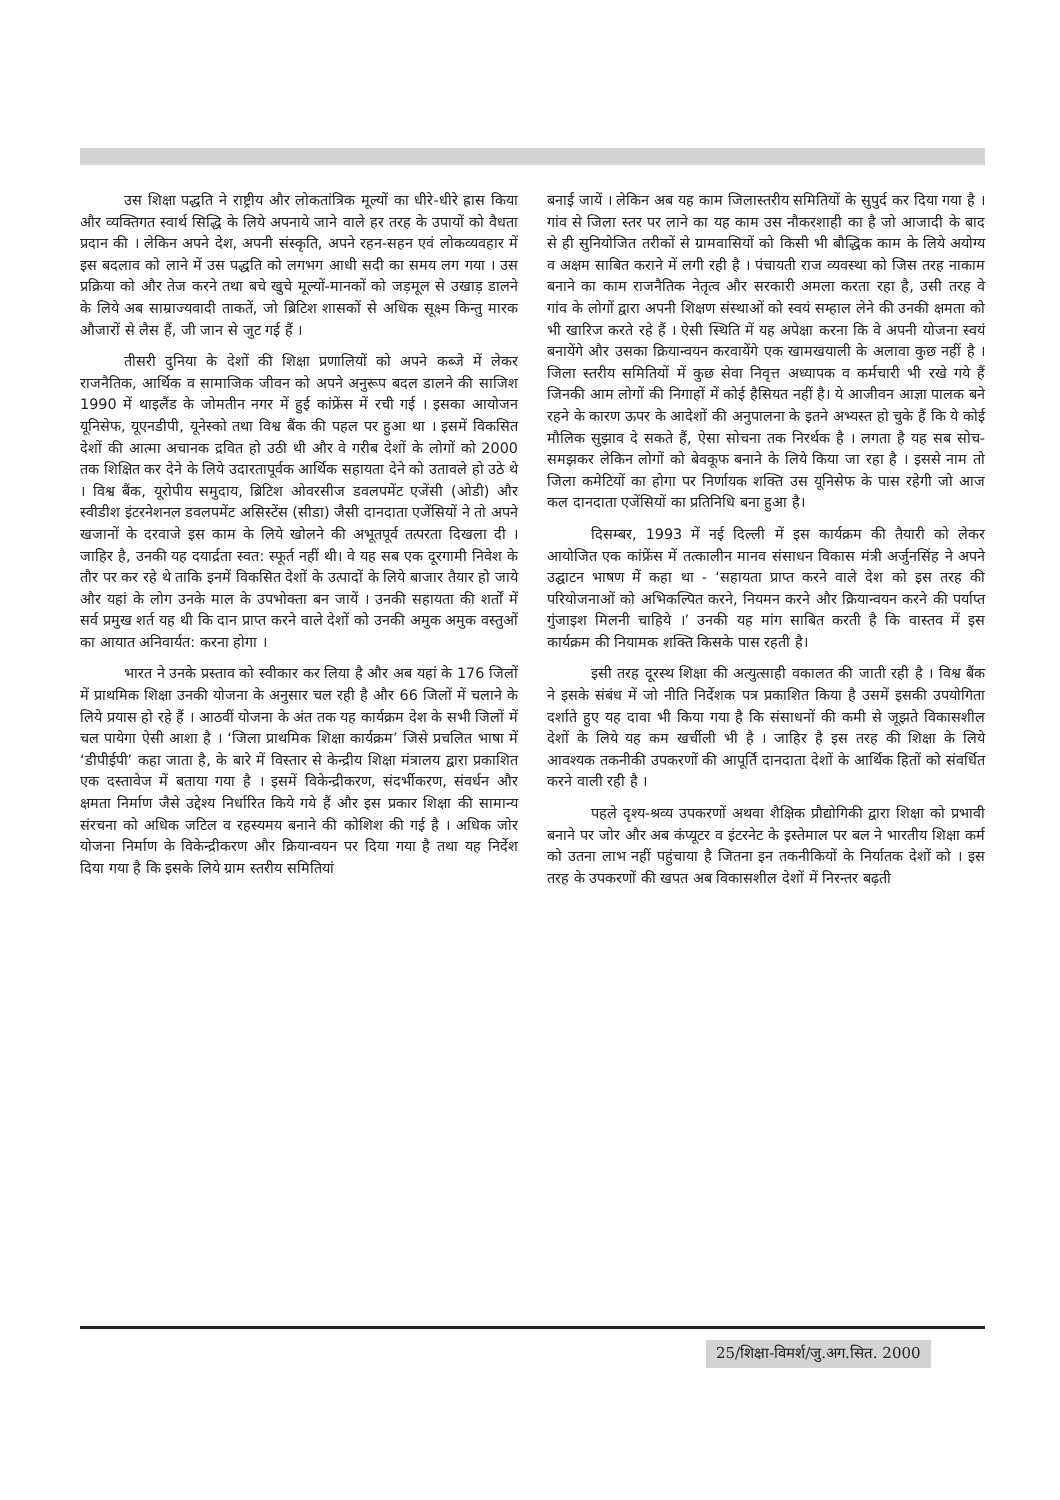उस शिक्षा पद्धति ने राष्ट्रीय और लोकतांत्रिक मूल्यों का धीरे-धीरे ह्रास किया और व्यक्तिगत स्वार्थ सिद्धि के लिये अपनाये जाने वाले हर तरह के उपायों को वैधता प्रदान की । लेकिन अपने देश, अपनी संस्कृति, अपने रहन-सहन एवं लोकव्यवहार में इस बदलाव को लाने में उस पद्धति को लगभग आधी सदी का समय लग गया । उस प्रक्रिया को और तेज करने तथा बचे खुचे मूल्यों-मानकों को जड़मूल से उखाड़ डालने के लिये अब साम्राज्यवादी ताकतें, जो ब्रिटिश शासकों से अधिक सूक्ष्म किन्तु मारक औजारों से लैस हैं, जी जान से जुट गई हैं ।
तीसरी दुनिया के देशों की शिक्षा प्रणालियों को अपने कब्जे में लेकर राजनैतिक, आर्थिक व सामाजिक जीवन को अपने अनुरूप बदल डालने की साजिश 1990 में थाइलैंड के जोमतीन नगर में हुई कांफ्रेंस में रची गई । इसका आयोजन यूनिसेफ, यूएनडीपी, यूनेस्को तथा विश्व बैंक की पहल पर हुआ था । इसमें विकसित देशों की आत्मा अचानक द्रवित हो उठी थी और वे गरीब देशों के लोगों को 2000 तक शिक्षित कर देने के लिये उदारतापूर्वक आर्थिक सहायता देने को उतावले हो उठे थे । विश्व बैंक, यूरोपीय समुदाय, ब्रिटिश ओवरसीज डवलपमेंट एजेंसी (ओडी) और स्वीडीश इंटरनेशनल डवलपमेंट असिस्टेंस (सीडा) जैसी दानदाता एजेंसियों ने तो अपने खजानों के दरवाजे इस काम के लिये खोलने की अभूतपूर्व तत्परता दिखला दी । जाहिर है, उनकी यह दयार्द्रता स्वत: स्फूर्त नहीं थी। वे यह सब एक दूरगामी निवेश के तौर पर कर रहे थे ताकि इनमें विकसित देशों के उत्पादों के लिये बाजार तैयार हो जाये और यहां के लोग उनके माल के उपभोक्ता बन जायें । उनकी सहायता की शर्तों में सर्व प्रमुख शर्त यह थी कि दान प्राप्त करने वाले देशों को उनकी अमुक अमुक वस्तुओं का आयात अनिवार्यत: करना होगा ।
भारत ने उनके प्रस्ताव को स्वीकार कर लिया है और अब यहां के 176 जिलों में प्राथमिक शिक्षा उनकी योजना के अनुसार चल रही है और 66 जिलों में चलाने के लिये प्रयास हो रहे हैं । आठवीं योजना के अंत तक यह कार्यक्रम देश के सभी जिलों में चल पायेगा ऐसी आशा है । ‘जिला प्राथमिक शिक्षा कार्यक्रम’ जिसे प्रचलित भाषा में ‘डीपीईपी’ कहा जाता है, के बारे में विस्तार से केन्द्रीय शिक्षा मंत्रालय द्वारा प्रकाशित एक दस्तावेज में बताया गया है । इसमें विकेन्द्रीकरण, संदर्भीकरण, संवर्धन और क्षमता निर्माण जैसे उद्देश्य निर्धारित किये गये हैं और इस प्रकार शिक्षा की सामान्य संरचना को अधिक जटिल व रहस्यमय बनाने की कोशिश की गई है । अधिक जोर योजना निर्माण के विकेन्द्रीकरण और क्रियान्वयन पर दिया गया है तथा यह निर्देश दिया गया है कि इसके लिये ग्राम स्तरीय समितियां
बनाई जायें । लेकिन अब यह काम जिलास्तरीय समितियों के सुपुर्द कर दिया गया है । गांव से जिला स्तर पर लाने का यह काम उस नौकरशाही का है जो आजादी के बाद से ही सुनियोजित तरीकों से ग्रामवासियों को किसी भी बौद्धिक काम के लिये अयोग्य व अक्षम साबित कराने में लगी रही है । पंचायती राज व्यवस्था को जिस तरह नाकाम बनाने का काम राजनैतिक नेतृत्व और सरकारी अमला करता रहा है, उसी तरह वे गांव के लोगों द्वारा अपनी शिक्षण संस्थाओं को स्वयं सम्हाल लेने की उनकी क्षमता को भी खारिज करते रहे हैं । ऐसी स्थिति में यह अपेक्षा करना कि वे अपनी योजना स्वयं बनायेंगे और उसका क्रियान्वयन करवायेंगे एक खामखयाली के अलावा कुछ नहीं है । जिला स्तरीय समितियों में कुछ सेवा निवृत्त अध्यापक व कर्मचारी भी रखे गये हैं जिनकी आम लोगों की निगाहों में कोई हैसियत नहीं है। ये आजीवन आज्ञा पालक बने रहने के कारण ऊपर के आदेशों की अनुपालना के इतने अभ्यस्त हो चुके हैं कि ये कोई मौलिक सुझाव दे सकते हैं, ऐसा सोचना तक निरर्थक है । लगता है यह सब सोच-समझकर लेकिन लोगों को बेवकूफ बनाने के लिये किया जा रहा है । इससे नाम तो जिला कमेटियों का होगा पर निर्णायक शक्ति उस यूनिसेफ के पास रहेगी जो आज कल दानदाता एजेंसियों का प्रतिनिधि बना हुआ है।
दिसम्बर, 1993 में नई दिल्ली में इस कार्यक्रम की तैयारी को लेकर आयोजित एक कांफ्रेंस में तत्कालीन मानव संसाधन विकास मंत्री अर्जुनसिंह ने अपने उद्घाटन भाषण में कहा था - ‘सहायता प्राप्त करने वाले देश को इस तरह की परियोजनाओं को अभिकल्पित करने, नियमन करने और क्रियान्वयन करने की पर्याप्त गुंजाइश मिलनी चाहिये ।’ उनकी यह मांग साबित करती है कि वास्तव में इस कार्यक्रम की नियामक शक्ति किसके पास रहती है।
इसी तरह दूरस्थ शिक्षा की अत्युत्साही वकालत की जाती रही है । विश्व बैंक ने इसके संबंध में जो नीति निर्देशक पत्र प्रकाशित किया है उसमें इसकी उपयोगिता दर्शाते हुए यह दावा भी किया गया है कि संसाधनों की कमी से जूझते विकासशील देशों के लिये यह कम खर्चीली भी है । जाहिर है इस तरह की शिक्षा के लिये आवश्यक तकनीकी उपकरणों की आपूर्ति दानदाता देशों के आर्थिक हितों को संवर्धित करने वाली रही है ।
पहले दृश्य-श्रव्य उपकरणों अथवा शैक्षिक प्रौद्योगिकी द्वारा शिक्षा को प्रभावी बनाने पर जोर और अब कंप्यूटर व इंटरनेट के इस्तेमाल पर बल ने भारतीय शिक्षा कर्म को उतना लाभ नहीं पहुंचाया है जितना इन तकनीकियों के निर्यातक देशों को । इस तरह के उपकरणों की खपत अब विकासशील देशों में निरन्तर बढ़ती
25/शिक्षा-विमर्श/जु.अग.सित. 2000